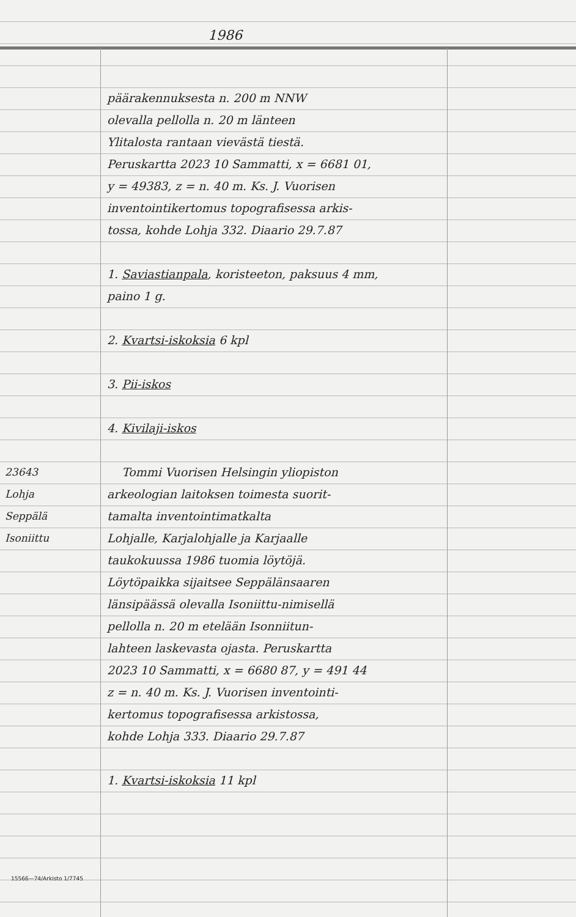1986
pääraken­nuksesta n. 200 m NNW
olevalla pellolla n. 20 m länteen
Ylitalosta rantaan vievästä tiestä.
Peruskartta 2023 10 Sammatti, x = 6681 01,
y = 49383, z = n. 40 m. Ks. J. Vuorisen
inventointikertomus topografisessa arkis-
tossa, kohde Lohja 332. Diaario 29.7.87
1. Saviastianpala, koristeeton, paksuus 4 mm,
paino 1 g.
2. Kvartsi-iskoksia 6 kpl
3. Pii-iskos
4. Kivilaji-iskos
23643
Lohja
Seppälä
Isoniittu
Tommi Vuorisen Helsingin yliopiston
arkeologian laitoksen toimesta suorit-
tamalta inventointimatkalta
Lohjalle, Karjalohjalle ja Karjaalle
taukokuussa 1986 tuomia löytöjä.
Löytöpaikka sijaitsee Seppälänsaaren
länsipäässä olevalla Isoniittu-nimisellä
pellolla n. 20 m etelään Isonniitun-
lahteen laskevasta ojasta. Peruskartta
2023 10 Sammatti, x = 6680 87, y = 491 44
z = n. 40 m. Ks. J. Vuorisen inventointi-
kertomus topografisessa arkistossa,
kohde Lohja 333. Diaario 29.7.87
1. Kvartsi-iskoksia 11 kpl
15566—74/Arkisto 1/7745